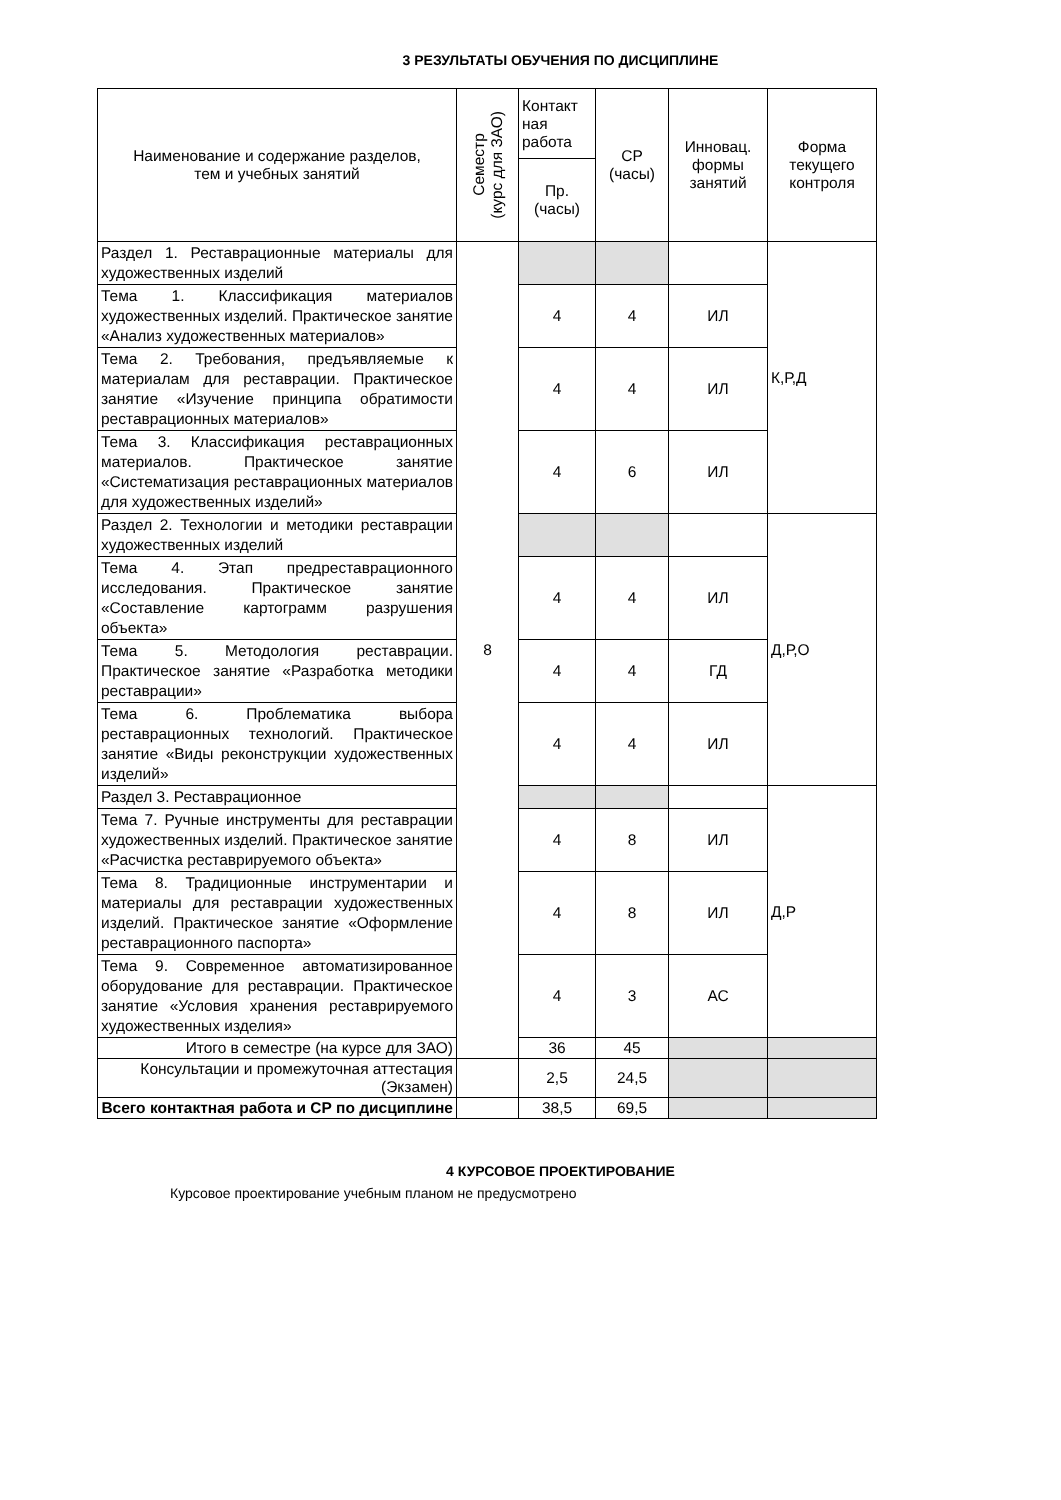3 РЕЗУЛЬТАТЫ ОБУЧЕНИЯ ПО ДИСЦИПЛИНЕ
| Наименование и содержание разделов, тем и учебных занятий | Семестр (курс для ЗАО) | Контакт ная работа | СР (часы) | Инновац. формы занятий | Форма текущего контроля |
| --- | --- | --- | --- | --- | --- |
| | | Пр. (часы) | | | |
| Раздел 1. Реставрационные материалы для художественных изделий | 8 | | | | К,Р,Д |
| Тема 1. Классификация материалов художественных изделий. Практическое занятие «Анализ художественных материалов» | | 4 | 4 | ИЛ | |
| Тема 2. Требования, предъявляемые к материалам для реставрации. Практическое занятие «Изучение принципа обратимости реставрационных материалов» | | 4 | 4 | ИЛ | |
| Тема 3. Классификация реставрационных материалов. Практическое занятие «Систематизация реставрационных материалов для художественных изделий» | | 4 | 6 | ИЛ | |
| Раздел 2. Технологии и методики реставрации художественных изделий | | | | | Д,Р,О |
| Тема 4. Этап предреставрационного исследования. Практическое занятие «Составление картограмм разрушения объекта» | | 4 | 4 | ИЛ | |
| Тема 5. Методология реставрации. Практическое занятие «Разработка методики реставрации» | | 4 | 4 | ГД | |
| Тема 6. Проблематика выбора реставрационных технологий. Практическое занятие «Виды реконструкции художественных изделий» | | 4 | 4 | ИЛ | |
| Раздел 3. Реставрационное | | | | | Д,Р |
| Тема 7. Ручные инструменты для реставрации художественных изделий. Практическое занятие «Расчистка реставрируемого объекта» | | 4 | 8 | ИЛ | |
| Тема 8. Традиционные инструментарии и материалы для реставрации художественных изделий. Практическое занятие «Оформление реставрационного паспорта» | | 4 | 8 | ИЛ | |
| Тема 9. Современное автоматизированное оборудование для реставрации. Практическое занятие «Условия хранения реставрируемого художественных изделия» | | 4 | 3 | АС | |
| Итого в семестре (на курсе для ЗАО) | | 36 | 45 | | |
| Консультации и промежуточная аттестация (Экзамен) | | 2,5 | 24,5 | | |
| Всего контактная работа и СР по дисциплине | | 38,5 | 69,5 | | |
4 КУРСОВОЕ ПРОЕКТИРОВАНИЕ
Курсовое проектирование учебным планом не предусмотрено